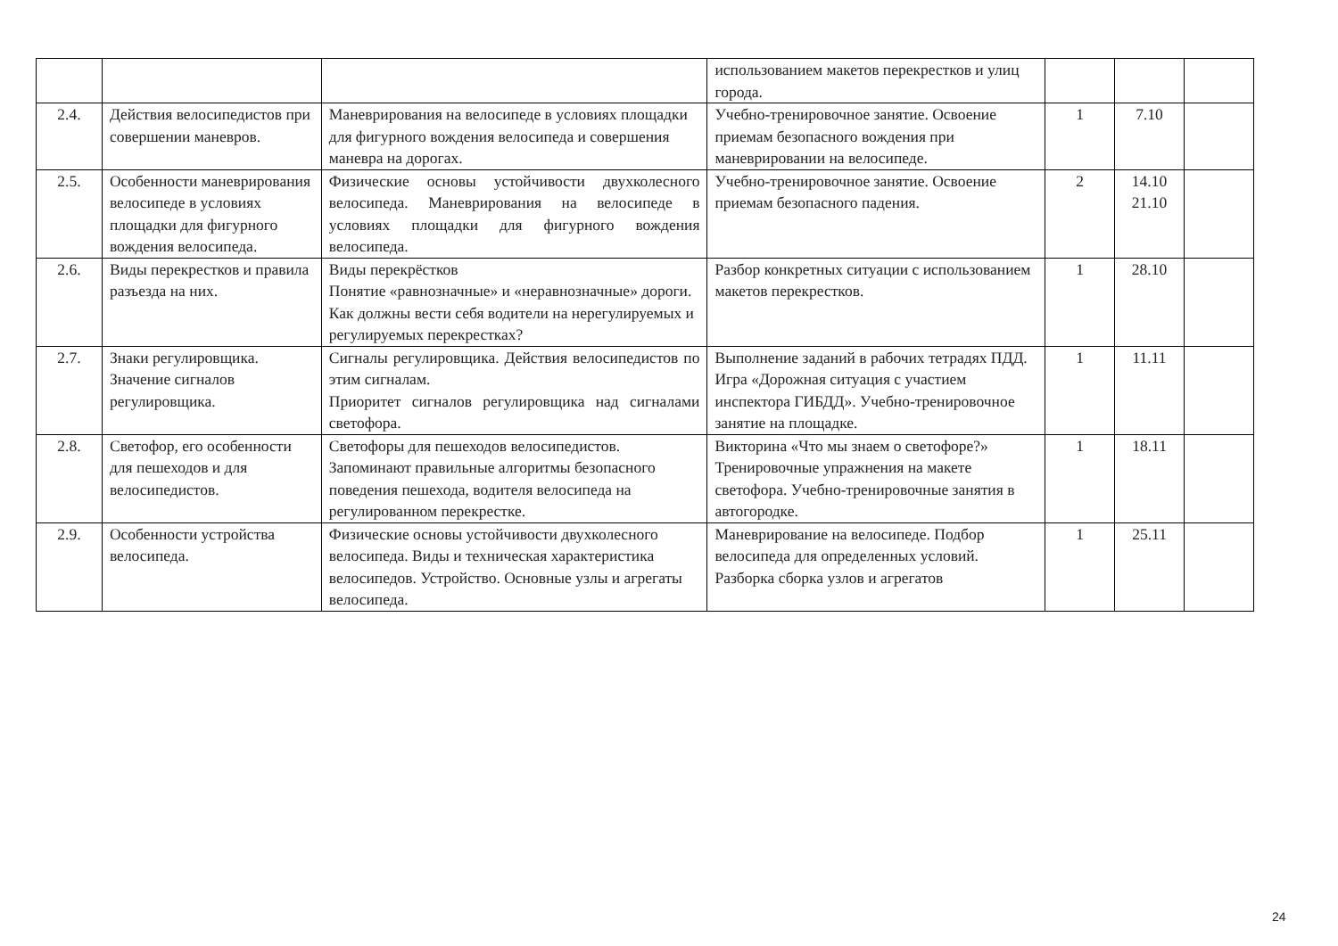| | | | использованием макетов перекрестков и улиц города. | | | |
| 2.4. | Действия велосипедистов при совершении маневров. | Маневрирования на велосипеде в условиях площадки для фигурного вождения велосипеда и совершения маневра на дорогах. | Учебно-тренировочное занятие. Освоение приемам безопасного вождения при маневрировании на велосипеде. | 1 | 7.10 | |
| 2.5. | Особенности маневрирования велосипеде в условиях площадки для фигурного вождения велосипеда. | Физические основы устойчивости двухколесного велосипеда. Маневрирования на велосипеде в условиях площадки для фигурного вождения велосипеда. | Учебно-тренировочное занятие. Освоение приемам безопасного падения. | 2 | 14.10 21.10 | |
| 2.6. | Виды перекрестков и правила разъезда на них. | Виды перекрёстков Понятие «равнозначные» и «неравнозначные» дороги. Как должны вести себя водители на нерегулируемых и регулируемых перекрестках? | Разбор конкретных ситуации с использованием макетов перекрестков. | 1 | 28.10 | |
| 2.7. | Знаки регулировщика. Значение сигналов регулировщика. | Сигналы регулировщика. Действия велосипедистов по этим сигналам. Приоритет сигналов регулировщика над сигналами светофора. | Выполнение заданий в рабочих тетрадях ПДД. Игра «Дорожная ситуация с участием инспектора ГИБДД». Учебно-тренировочное занятие на площадке. | 1 | 11.11 | |
| 2.8. | Светофор, его особенности для пешеходов и для велосипедистов. | Светофоры для пешеходов велосипедистов. Запоминают правильные алгоритмы безопасного поведения пешехода, водителя велосипеда на регулированном перекрестке. | Викторина «Что мы знаем о светофоре?» Тренировочные упражнения на макете светофора. Учебно-тренировочные занятия в автогородке. | 1 | 18.11 | |
| 2.9. | Особенности устройства велосипеда. | Физические основы устойчивости двухколесного велосипеда. Виды и техническая характеристика велосипедов. Устройство. Основные узлы и агрегаты велосипеда. | Маневрирование на велосипеде. Подбор велосипеда для определенных условий. Разборка сборка узлов и агрегатов | 1 | 25.11 | |
24